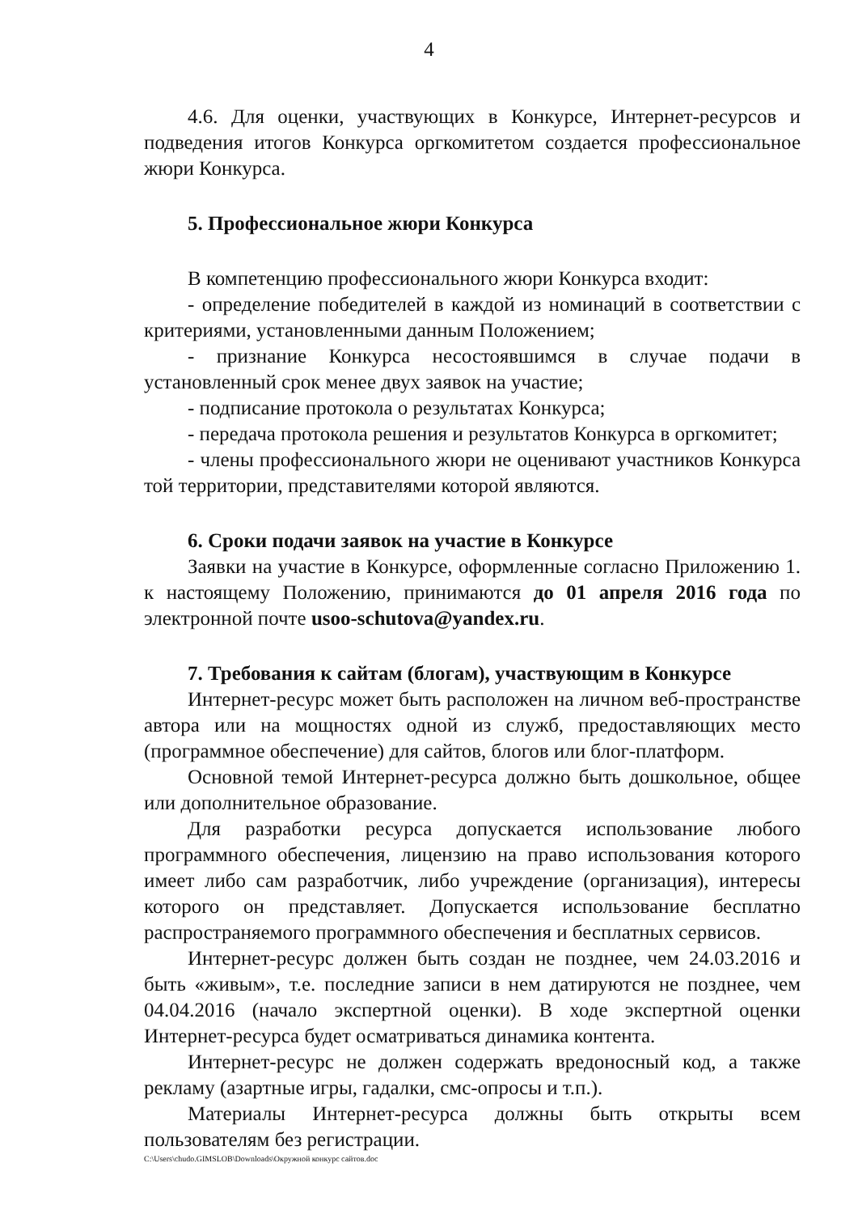4
4.6. Для оценки, участвующих в Конкурсе, Интернет-ресурсов и подведения итогов Конкурса оргкомитетом создается профессиональное жюри Конкурса.
5. Профессиональное жюри Конкурса
В компетенцию профессионального жюри Конкурса входит:
- определение победителей в каждой из номинаций в соответствии с критериями, установленными данным Положением;
- признание Конкурса несостоявшимся в случае подачи в установленный срок менее двух заявок на участие;
- подписание протокола о результатах Конкурса;
- передача протокола решения и результатов Конкурса в оргкомитет;
- члены профессионального жюри не оценивают участников Конкурса той территории, представителями которой являются.
6. Сроки подачи заявок на участие в Конкурсе
Заявки на участие в Конкурсе, оформленные согласно Приложению 1. к настоящему Положению, принимаются до 01 апреля 2016 года по электронной почте usoo-schutova@yandex.ru.
7. Требования к сайтам (блогам), участвующим в Конкурсе
Интернет-ресурс может быть расположен на личном веб-пространстве автора или на мощностях одной из служб, предоставляющих место (программное обеспечение) для сайтов, блогов или блог-платформ.
Основной темой Интернет-ресурса должно быть дошкольное, общее или дополнительное образование.
Для разработки ресурса допускается использование любого программного обеспечения, лицензию на право использования которого имеет либо сам разработчик, либо учреждение (организация), интересы которого он представляет. Допускается использование бесплатно распространяемого программного обеспечения и бесплатных сервисов.
Интернет-ресурс должен быть создан не позднее, чем 24.03.2016 и быть «живым», т.е. последние записи в нем датируются не позднее, чем 04.04.2016 (начало экспертной оценки). В ходе экспертной оценки Интернет-ресурса будет осматриваться динамика контента.
Интернет-ресурс не должен содержать вредоносный код, а также рекламу (азартные игры, гадалки, смс-опросы и т.п.).
Материалы Интернет-ресурса должны быть открыты всем пользователям без регистрации.
C:\Users\chudo.GIMSLOB\Downloads\Окружной конкурс сайтов.doc